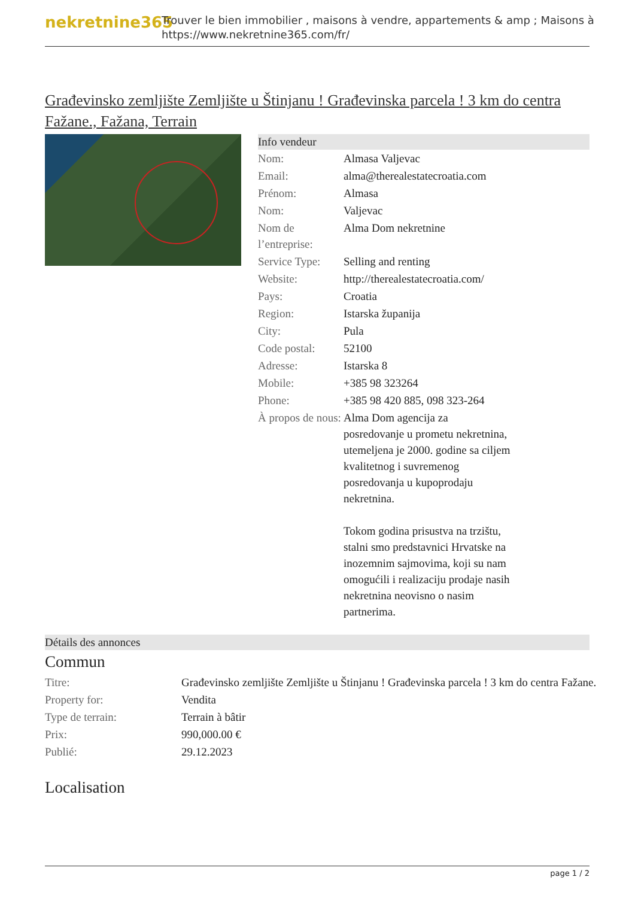nekretnine365
Trouver le bien immobilier , maisons à vendre, appartements & amp ; Maisons à
https://www.nekretnine365.com/fr/
Građevinsko zemljište Zemljište u Štinjanu ! Građevinska parcela ! 3 km do centra Fažane., Fažana, Terrain
Info vendeur
| Nom: | Almasa Valjevac |
| Email: | alma@therealestatecroatia.com |
| Prénom: | Almasa |
| Nom: | Valjevac |
| Nom de l’entreprise: | Alma Dom nekretnine |
| Service Type: | Selling and renting |
| Website: | http://therealestatecroatia.com/ |
| Pays: | Croatia |
| Region: | Istarska županija |
| City: | Pula |
| Code postal: | 52100 |
| Adresse: | Istarska 8 |
| Mobile: | +385 98 323264 |
| Phone: | +385 98 420 885, 098 323-264 |
| À propos de nous: | Alma Dom agencija za posredovanje u prometu nekretnina, utemeljena je 2000. godine sa ciljem kvalitetnog i suvremenog posredovanja u kupoprodaju nekretnina. Tokom godina prisustva na trzištu, stalni smo predstavnici Hrvatske na inozemnim sajmovima, koji su nam omogućili i realizaciju prodaje nasih nekretnina neovisno o nasim partnerima. |
Détails des annonces
Commun
| Titre: | Građevinsko zemljište Zemljište u Štinjanu ! Građevinska parcela ! 3 km do centra Fažane. |
| Property for: | Vendita |
| Type de terrain: | Terrain à bâtir |
| Prix: | 990,000.00 € |
| Publié: | 29.12.2023 |
Localisation
page 1 / 2